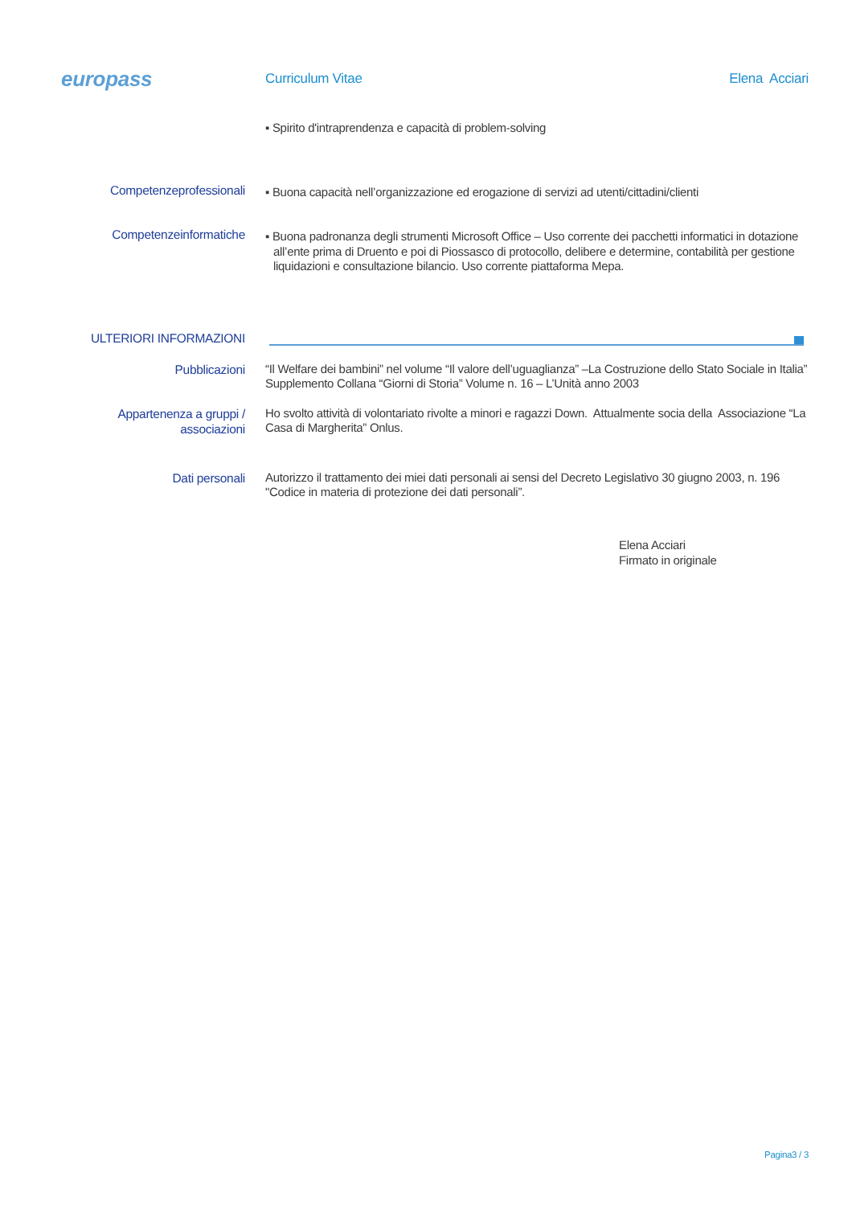europass
Curriculum Vitae Elena Acciari
▪ Spirito d'intraprendenza e capacità di problem-solving
Competenzeprofessionali
▪ Buona capacità nell’organizzazione ed erogazione di servizi ad utenti/cittadini/clienti
Competenzeinformatiche
▪ Buona padronanza degli strumenti Microsoft Office – Uso corrente dei pacchetti informatici in dotazione all’ente prima di Druento e poi di Piossasco di protocollo, delibere e determine, contabilità per gestione liquidazioni e consultazione bilancio. Uso corrente piattaforma Mepa.
ULTERIORI INFORMAZIONI
Pubblicazioni
“Il Welfare dei bambini” nel volume “Il valore dell’uguaglianza” –La Costruzione dello Stato Sociale in Italia” Supplemento Collana “Giorni di Storia” Volume n. 16 – L’Unità anno 2003
Appartenenza a gruppi /
associazioni
Ho svolto attività di volontariato rivolte a minori e ragazzi Down. Attualmente socia della Associazione “La Casa di Margherita” Onlus.
Dati personali
Autorizzo il trattamento dei miei dati personali ai sensi del Decreto Legislativo 30 giugno 2003, n. 196 "Codice in materia di protezione dei dati personali”.
Elena Acciari
Firmato in originale
Pagina3 / 3